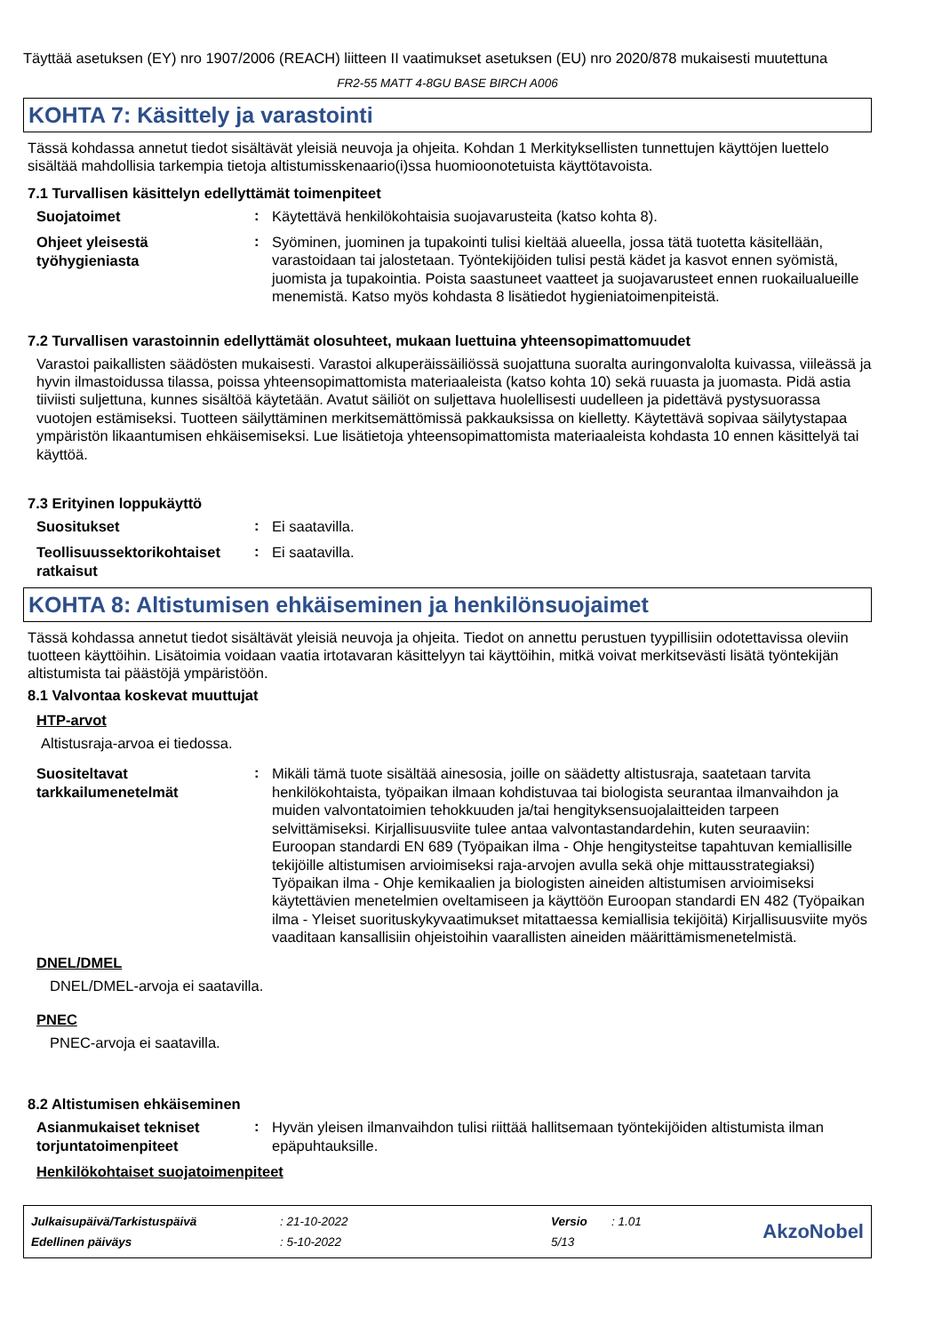Täyttää asetuksen (EY) nro 1907/2006 (REACH) liitteen II vaatimukset asetuksen (EU) nro 2020/878 mukaisesti muutettuna
FR2-55 MATT 4-8GU BASE BIRCH A006
KOHTA 7: Käsittely ja varastointi
Tässä kohdassa annetut tiedot sisältävät yleisiä neuvoja ja ohjeita. Kohdan 1 Merkityksellisten tunnettujen käyttöjen luettelo sisältää mahdollisia tarkempia tietoja altistumisskenaario(i)ssa huomioonotetuista käyttötavoista.
7.1 Turvallisen käsittelyn edellyttämät toimenpiteet
Suojatoimet
:
Käytettävä henkilökohtaisia suojavarusteita (katso kohta 8).
Ohjeet yleisestä työhygieniasta
:
Syöminen, juominen ja tupakointi tulisi kieltää alueella, jossa tätä tuotetta käsitellään, varastoidaan tai jalostetaan. Työntekijöiden tulisi pestä kädet ja kasvot ennen syömistä, juomista ja tupakointia. Poista saastuneet vaatteet ja suojavarusteet ennen ruokailualueille menemistä. Katso myös kohdasta 8 lisätiedot hygieniatoimenpiteistä.
7.2 Turvallisen varastoinnin edellyttämät olosuhteet, mukaan luettuina yhteensopimattomuudet
Varastoi paikallisten säädösten mukaisesti. Varastoi alkuperäissäiliössä suojattuna suoralta auringonvalolta kuivassa, viileässä ja hyvin ilmastoidussa tilassa, poissa yhteensopimattomista materiaaleista (katso kohta 10) sekä ruuasta ja juomasta. Pidä astia tiiviisti suljettuna, kunnes sisältöä käytetään. Avatut säiliöt on suljettava huolellisesti uudelleen ja pidettävä pystysuorassa vuotojen estämiseksi. Tuotteen säilyttäminen merkitsemättömissä pakkauksissa on kielletty. Käytettävä sopivaa säilytystapaa ympäristön likaantumisen ehkäisemiseksi. Lue lisätietoja yhteensopimattomista materiaaleista kohdasta 10 ennen käsittelyä tai käyttöä.
7.3 Erityinen loppukäyttö
Suositukset
:
Ei saatavilla.
Teollisuussektorikohtaiset ratkaisut
:
Ei saatavilla.
KOHTA 8: Altistumisen ehkäiseminen ja henkilönsuojaimet
Tässä kohdassa annetut tiedot sisältävät yleisiä neuvoja ja ohjeita. Tiedot on annettu perustuen tyypillisiin odotettavissa oleviin tuotteen käyttöihin. Lisätoimia voidaan vaatia irtotavaran käsittelyyn tai käyttöihin, mitkä voivat merkitsevästi lisätä työntekijän altistumista tai päästöjä ympäristöön.
8.1 Valvontaa koskevat muuttujat
HTP-arvot
Altistusraja-arvoa ei tiedossa.
Suositeltavat tarkkailumenetelmät
:
Mikäli tämä tuote sisältää ainesosia, joille on säädetty altistusraja, saatetaan tarvita henkilökohtaista, työpaikan ilmaan kohdistuvaa tai biologista seurantaa ilmanvaihdon ja muiden valvontatoimien tehokkuuden ja/tai hengityksensuojalaitteiden tarpeen selvittämiseksi. Kirjallisuusviite tulee antaa valvontastandardehin, kuten seuraaviin: Euroopan standardi EN 689 (Työpaikan ilma - Ohje hengitysteitse tapahtuvan kemiallisille tekijöille altistumisen arvioimiseksi raja-arvojen avulla sekä ohje mittausstrategiaksi) Työpaikan ilma - Ohje kemikaalien ja biologisten aineiden altistumisen arvioimiseksi käytettävien menetelmien oveltamiseen ja käyttöön Euroopan standardi EN 482 (Työpaikan ilma - Yleiset suorituskykyvaatimukset mitattaessa kemiallisia tekijöitä) Kirjallisuusviite myös vaaditaan kansallisiin ohjeistoihin vaarallisten aineiden määrittämismenetelmistä.
DNEL/DMEL
DNEL/DMEL-arvoja ei saatavilla.
PNEC
PNEC-arvoja ei saatavilla.
8.2 Altistumisen ehkäiseminen
Asianmukaiset tekniset torjuntatoimenpiteet
:
Hyvän yleisen ilmanvaihdon tulisi riittää hallitsemaan työntekijöiden altistumista ilman epäpuhtauksille.
Henkilökohtaiset suojatoimenpiteet
| Julkaisupäivä/Tarkistuspäivä | : 21-10-2022 | Versio | : 1.01 |
| Edellinen päiväys | : 5-10-2022 | 5/13 | |
AkzoNobel